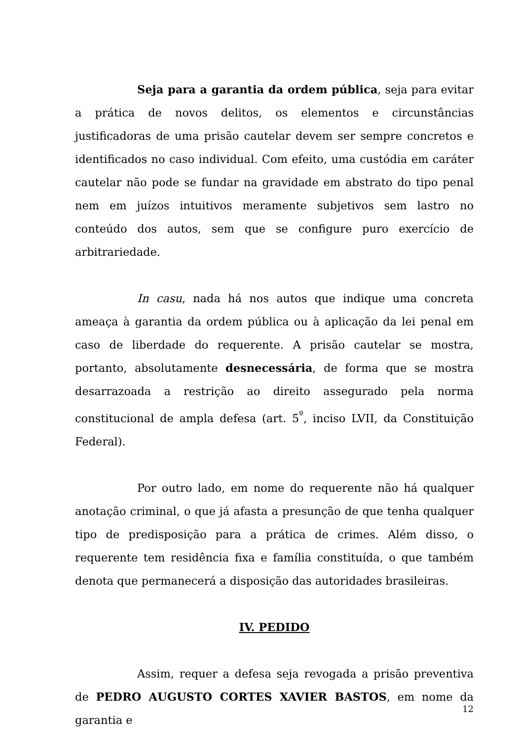Seja para a garantia da ordem pública, seja para evitar a prática de novos delitos, os elementos e circunstâncias justificadoras de uma prisão cautelar devem ser sempre concretos e identificados no caso individual. Com efeito, uma custódia em caráter cautelar não pode se fundar na gravidade em abstrato do tipo penal nem em juízos intuitivos meramente subjetivos sem lastro no conteúdo dos autos, sem que se configure puro exercício de arbitrariedade.
In casu, nada há nos autos que indique uma concreta ameaça à garantia da ordem pública ou à aplicação da lei penal em caso de liberdade do requerente. A prisão cautelar se mostra, portanto, absolutamente desnecessária, de forma que se mostra desarrazoada a restrição ao direito assegurado pela norma constitucional de ampla defesa (art. 5<sup>º</sup>, inciso LVII, da Constituição Federal).
Por outro lado, em nome do requerente não há qualquer anotação criminal, o que já afasta a presunção de que tenha qualquer tipo de predisposição para a prática de crimes. Além disso, o requerente tem residência fixa e família constituída, o que também denota que permanecerá a disposição das autoridades brasileiras.
IV. PEDIDO
Assim, requer a defesa seja revogada a prisão preventiva de PEDRO AUGUSTO CORTES XAVIER BASTOS, em nome da garantia e
12